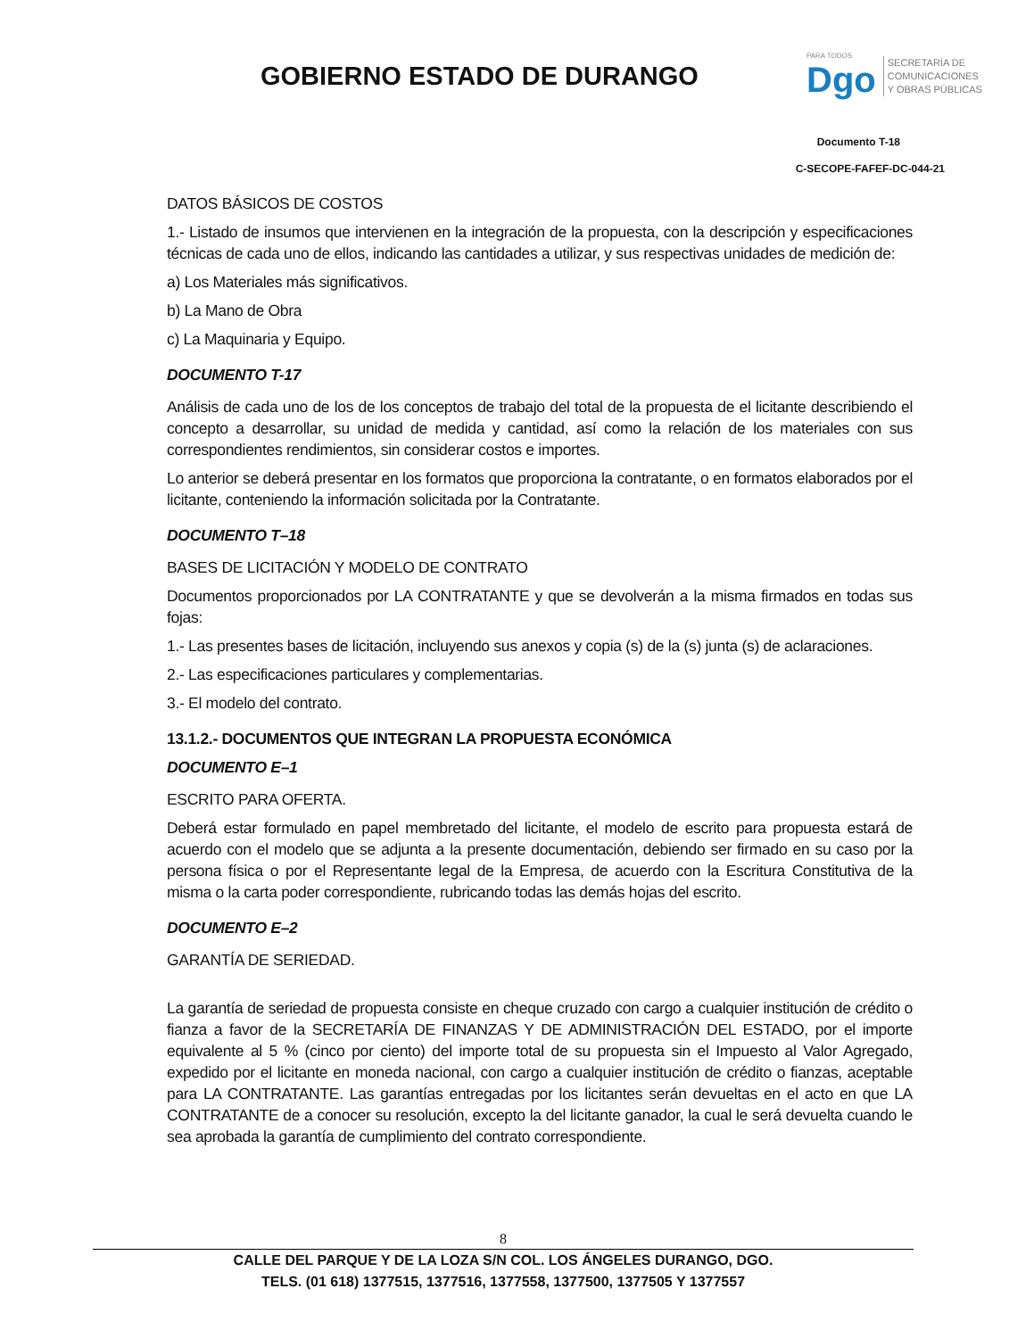GOBIERNO ESTADO DE DURANGO
PARA TODOS
Dgo
SECRETARÍA DE
COMUNICACIONES
Y OBRAS PÚBLICAS
Documento T-18
C-SECOPE-FAFEF-DC-044-21
DATOS BÁSICOS DE COSTOS
1.- Listado de insumos que intervienen en la integración de la propuesta, con la descripción y especificaciones técnicas de cada uno de ellos, indicando las cantidades a utilizar, y sus respectivas unidades de medición de:
a) Los Materiales más significativos.
b) La Mano de Obra
c) La Maquinaria y Equipo.
DOCUMENTO T-17
Análisis de cada uno de los de los conceptos de trabajo del total de la propuesta de el licitante describiendo el concepto a desarrollar, su unidad de medida y cantidad, así como la relación de los materiales con sus correspondientes rendimientos, sin considerar costos e importes.
Lo anterior se deberá presentar en los formatos que proporciona la contratante, o en formatos elaborados por el licitante, conteniendo la información solicitada por la Contratante.
DOCUMENTO T–18
BASES DE LICITACIÓN Y MODELO DE CONTRATO
Documentos proporcionados por LA CONTRATANTE y que se devolverán a la misma firmados en todas sus fojas:
1.- Las presentes bases de licitación, incluyendo sus anexos y copia (s) de la (s) junta (s) de aclaraciones.
2.- Las especificaciones particulares y complementarias.
3.- El modelo del contrato.
13.1.2.- DOCUMENTOS QUE INTEGRAN LA PROPUESTA ECONÓMICA
DOCUMENTO E–1
ESCRITO PARA OFERTA.
Deberá estar formulado en papel membretado del licitante, el modelo de escrito para propuesta estará de acuerdo con el modelo que se adjunta a la presente documentación, debiendo ser firmado en su caso por la persona física o por el Representante legal de la Empresa, de acuerdo con la Escritura Constitutiva de la misma o la carta poder correspondiente, rubricando todas las demás hojas del escrito.
DOCUMENTO E–2
GARANTÍA DE SERIEDAD.
La garantía de seriedad de propuesta consiste en cheque cruzado con cargo a cualquier institución de crédito o fianza a favor de la SECRETARÍA DE FINANZAS Y DE ADMINISTRACIÓN DEL ESTADO, por el importe equivalente al 5 % (cinco por ciento) del importe total de su propuesta sin el Impuesto al Valor Agregado, expedido por el licitante en moneda nacional, con cargo a cualquier institución de crédito o fianzas, aceptable para LA CONTRATANTE. Las garantías entregadas por los licitantes serán devueltas en el acto en que LA CONTRATANTE de a conocer su resolución, excepto la del licitante ganador, la cual le será devuelta cuando le sea aprobada la garantía de cumplimiento del contrato correspondiente.
8
CALLE DEL PARQUE Y DE LA LOZA S/N COL. LOS ÁNGELES DURANGO, DGO.
TELS. (01 618) 1377515, 1377516, 1377558, 1377500, 1377505 Y 1377557